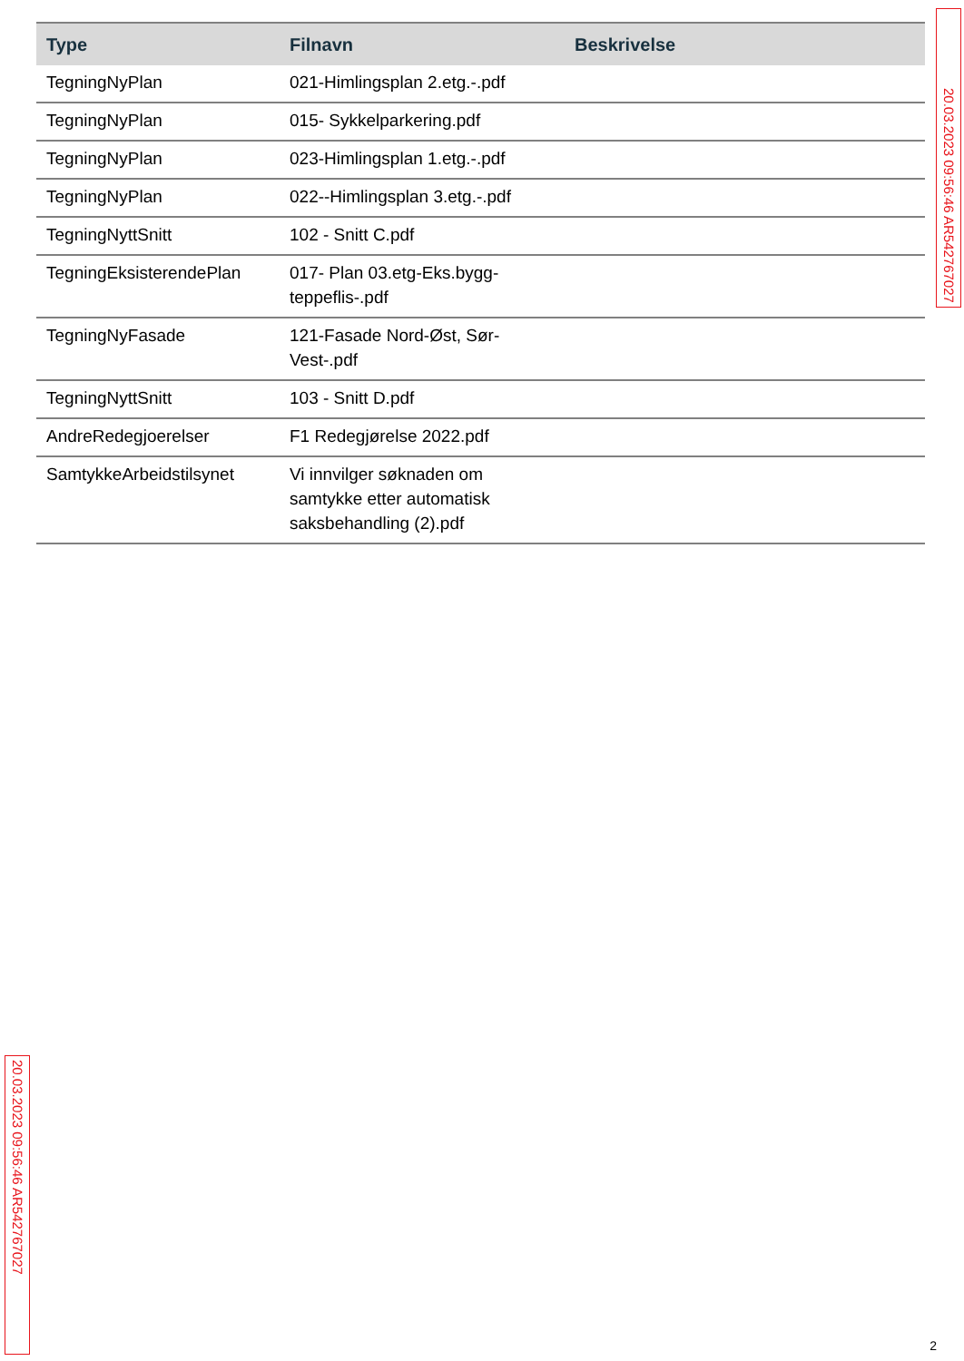| Type | Filnavn | Beskrivelse |
| --- | --- | --- |
| TegningNyPlan | 021-Himlingsplan 2.etg.-.pdf | |
| TegningNyPlan | 015- Sykkelparkering.pdf | |
| TegningNyPlan | 023-Himlingsplan 1.etg.-.pdf | |
| TegningNyPlan | 022--Himlingsplan 3.etg.-.pdf | |
| TegningNyttSnitt | 102 - Snitt C.pdf | |
| TegningEksisterendePlan | 017- Plan 03.etg-Eks.bygg- teppeflis-.pdf | |
| TegningNyFasade | 121-Fasade Nord-Øst, Sør- Vest-.pdf | |
| TegningNyttSnitt | 103 - Snitt D.pdf | |
| AndreRedegjoerelser | F1 Redegjørelse 2022.pdf | |
| SamtykkeArbeidstilsynet | Vi innvilger søknaden om samtykke etter automatisk saksbehandling (2).pdf | |
20.03.2023 09:56:46 AR542767027
20.03.2023 09:56:46 AR542767027
2